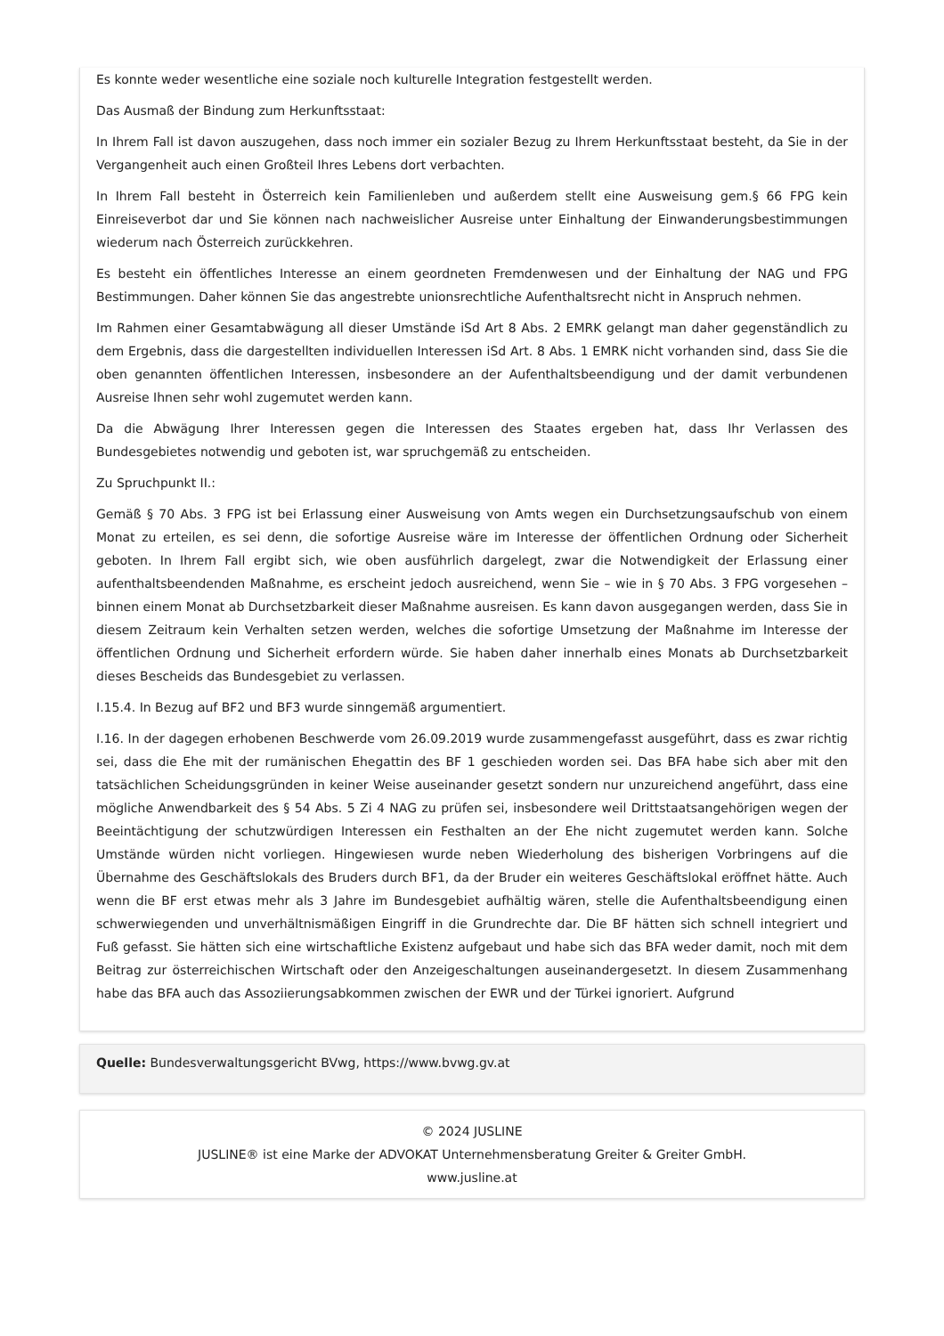Es konnte weder wesentliche eine soziale noch kulturelle Integration festgestellt werden.
Das Ausmaß der Bindung zum Herkunftsstaat:
In Ihrem Fall ist davon auszugehen, dass noch immer ein sozialer Bezug zu Ihrem Herkunftsstaat besteht, da Sie in der Vergangenheit auch einen Großteil Ihres Lebens dort verbachten.
In Ihrem Fall besteht in Österreich kein Familienleben und außerdem stellt eine Ausweisung gem.§ 66 FPG kein Einreiseverbot dar und Sie können nach nachweislicher Ausreise unter Einhaltung der Einwanderungsbestimmungen wiederum nach Österreich zurückkehren.
Es besteht ein öffentliches Interesse an einem geordneten Fremdenwesen und der Einhaltung der NAG und FPG Bestimmungen. Daher können Sie das angestrebte unionsrechtliche Aufenthaltsrecht nicht in Anspruch nehmen.
Im Rahmen einer Gesamtabwägung all dieser Umstände iSd Art 8 Abs. 2 EMRK gelangt man daher gegenständlich zu dem Ergebnis, dass die dargestellten individuellen Interessen iSd Art. 8 Abs. 1 EMRK nicht vorhanden sind, dass Sie die oben genannten öffentlichen Interessen, insbesondere an der Aufenthaltsbeendigung und der damit verbundenen Ausreise Ihnen sehr wohl zugemutet werden kann.
Da die Abwägung Ihrer Interessen gegen die Interessen des Staates ergeben hat, dass Ihr Verlassen des Bundesgebietes notwendig und geboten ist, war spruchgemäß zu entscheiden.
Zu Spruchpunkt II.:
Gemäß § 70 Abs. 3 FPG ist bei Erlassung einer Ausweisung von Amts wegen ein Durchsetzungsaufschub von einem Monat zu erteilen, es sei denn, die sofortige Ausreise wäre im Interesse der öffentlichen Ordnung oder Sicherheit geboten. In Ihrem Fall ergibt sich, wie oben ausführlich dargelegt, zwar die Notwendigkeit der Erlassung einer aufenthaltsbeendenden Maßnahme, es erscheint jedoch ausreichend, wenn Sie – wie in § 70 Abs. 3 FPG vorgesehen – binnen einem Monat ab Durchsetzbarkeit dieser Maßnahme ausreisen. Es kann davon ausgegangen werden, dass Sie in diesem Zeitraum kein Verhalten setzen werden, welches die sofortige Umsetzung der Maßnahme im Interesse der öffentlichen Ordnung und Sicherheit erfordern würde. Sie haben daher innerhalb eines Monats ab Durchsetzbarkeit dieses Bescheids das Bundesgebiet zu verlassen.
I.15.4. In Bezug auf BF2 und BF3 wurde sinngemäß argumentiert.
I.16. In der dagegen erhobenen Beschwerde vom 26.09.2019 wurde zusammengefasst ausgeführt, dass es zwar richtig sei, dass die Ehe mit der rumänischen Ehegattin des BF 1 geschieden worden sei. Das BFA habe sich aber mit den tatsächlichen Scheidungsgründen in keiner Weise auseinander gesetzt sondern nur unzureichend angeführt, dass eine mögliche Anwendbarkeit des § 54 Abs. 5 Zi 4 NAG zu prüfen sei, insbesondere weil Drittstaatsangehörigen wegen der Beeintächtigung der schutzwürdigen Interessen ein Festhalten an der Ehe nicht zugemutet werden kann. Solche Umstände würden nicht vorliegen. Hingewiesen wurde neben Wiederholung des bisherigen Vorbringens auf die Übernahme des Geschäftslokals des Bruders durch BF1, da der Bruder ein weiteres Geschäftslokal eröffnet hätte. Auch wenn die BF erst etwas mehr als 3 Jahre im Bundesgebiet aufhältig wären, stelle die Aufenthaltsbeendigung einen schwerwiegenden und unverhältnismäßigen Eingriff in die Grundrechte dar. Die BF hätten sich schnell integriert und Fuß gefasst. Sie hätten sich eine wirtschaftliche Existenz aufgebaut und habe sich das BFA weder damit, noch mit dem Beitrag zur österreichischen Wirtschaft oder den Anzeigeschaltungen auseinandergesetzt. In diesem Zusammenhang habe das BFA auch das Assoziierungsabkommen zwischen der EWR und der Türkei ignoriert. Aufgrund
Quelle: Bundesverwaltungsgericht BVwg, https://www.bvwg.gv.at
© 2024 JUSLINE
JUSLINE® ist eine Marke der ADVOKAT Unternehmensberatung Greiter & Greiter GmbH.
www.jusline.at